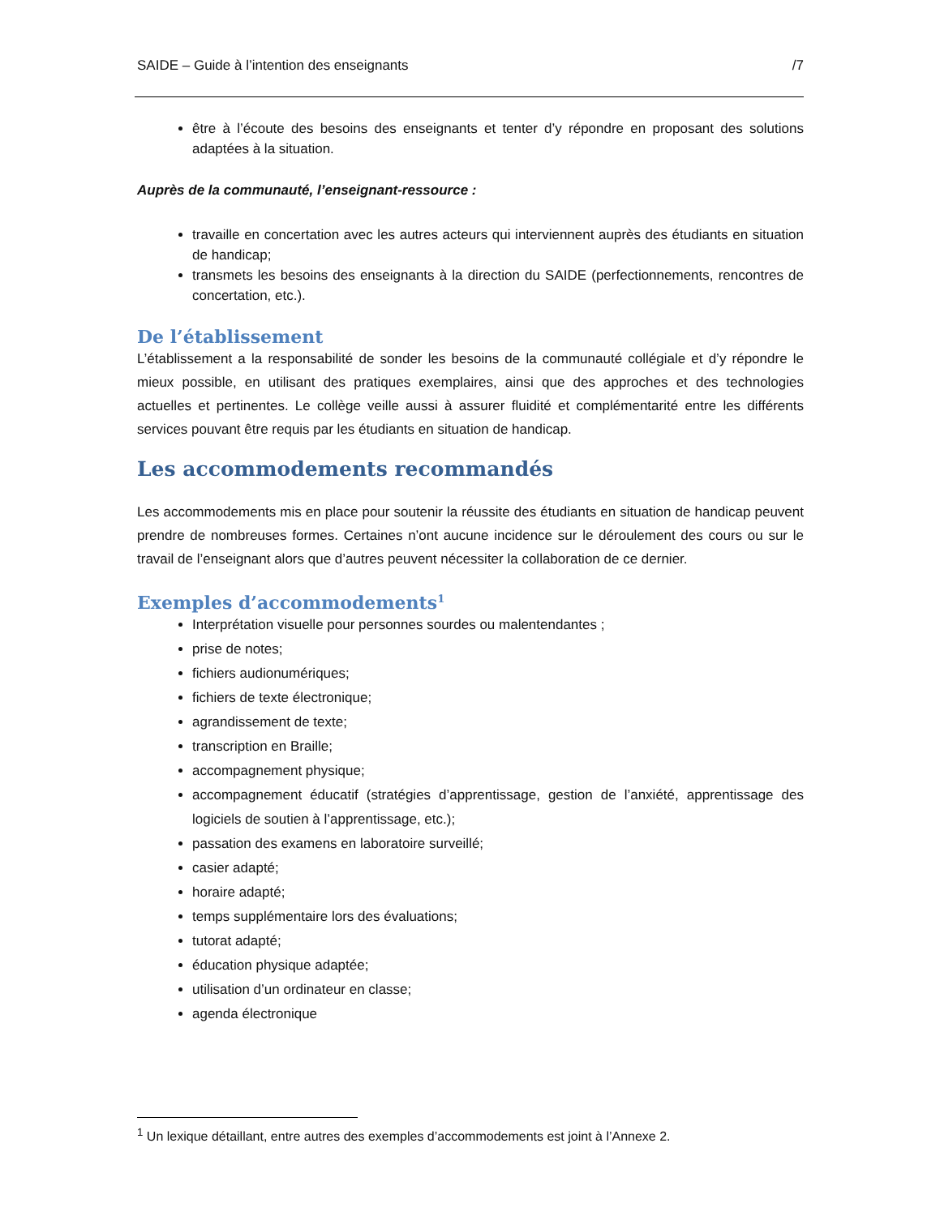SAIDE – Guide à l’intention des enseignants /7
être à l’écoute des besoins des enseignants et tenter d’y répondre en proposant des solutions adaptées à la situation.
Auprès de la communauté, l’enseignant-ressource :
travaille en concertation avec les autres acteurs qui interviennent auprès des étudiants en situation de handicap;
transmets les besoins des enseignants à la direction du SAIDE (perfectionnements, rencontres de concertation, etc.).
De l’établissement
L’établissement a la responsabilité de sonder les besoins de la communauté collégiale et d’y répondre le mieux possible, en utilisant des pratiques exemplaires, ainsi que des approches et des technologies actuelles et pertinentes. Le collège veille aussi à assurer fluidité et complémentarité entre les différents services pouvant être requis par les étudiants en situation de handicap.
Les accommodements recommandés
Les accommodements mis en place pour soutenir la réussite des étudiants en situation de handicap peuvent prendre de nombreuses formes. Certaines n’ont aucune incidence sur le déroulement des cours ou sur le travail de l’enseignant alors que d’autres peuvent nécessiter la collaboration de ce dernier.
Exemples d’accommodements<sup>1</sup>
Interprétation visuelle pour personnes sourdes ou malentendantes ;
prise de notes;
fichiers audionumériques;
fichiers de texte électronique;
agrandissement de texte;
transcription en Braille;
accompagnement physique;
accompagnement éducatif (stratégies d’apprentissage, gestion de l’anxiété, apprentissage des logiciels de soutien à l’apprentissage, etc.);
passation des examens en laboratoire surveillé;
casier adapté;
horaire adapté;
temps supplémentaire lors des évaluations;
tutorat adapté;
éducation physique adaptée;
utilisation d’un ordinateur en classe;
agenda électronique
<sup>1</sup> Un lexique détaillant, entre autres des exemples d’accommodements est joint à l’Annexe 2.